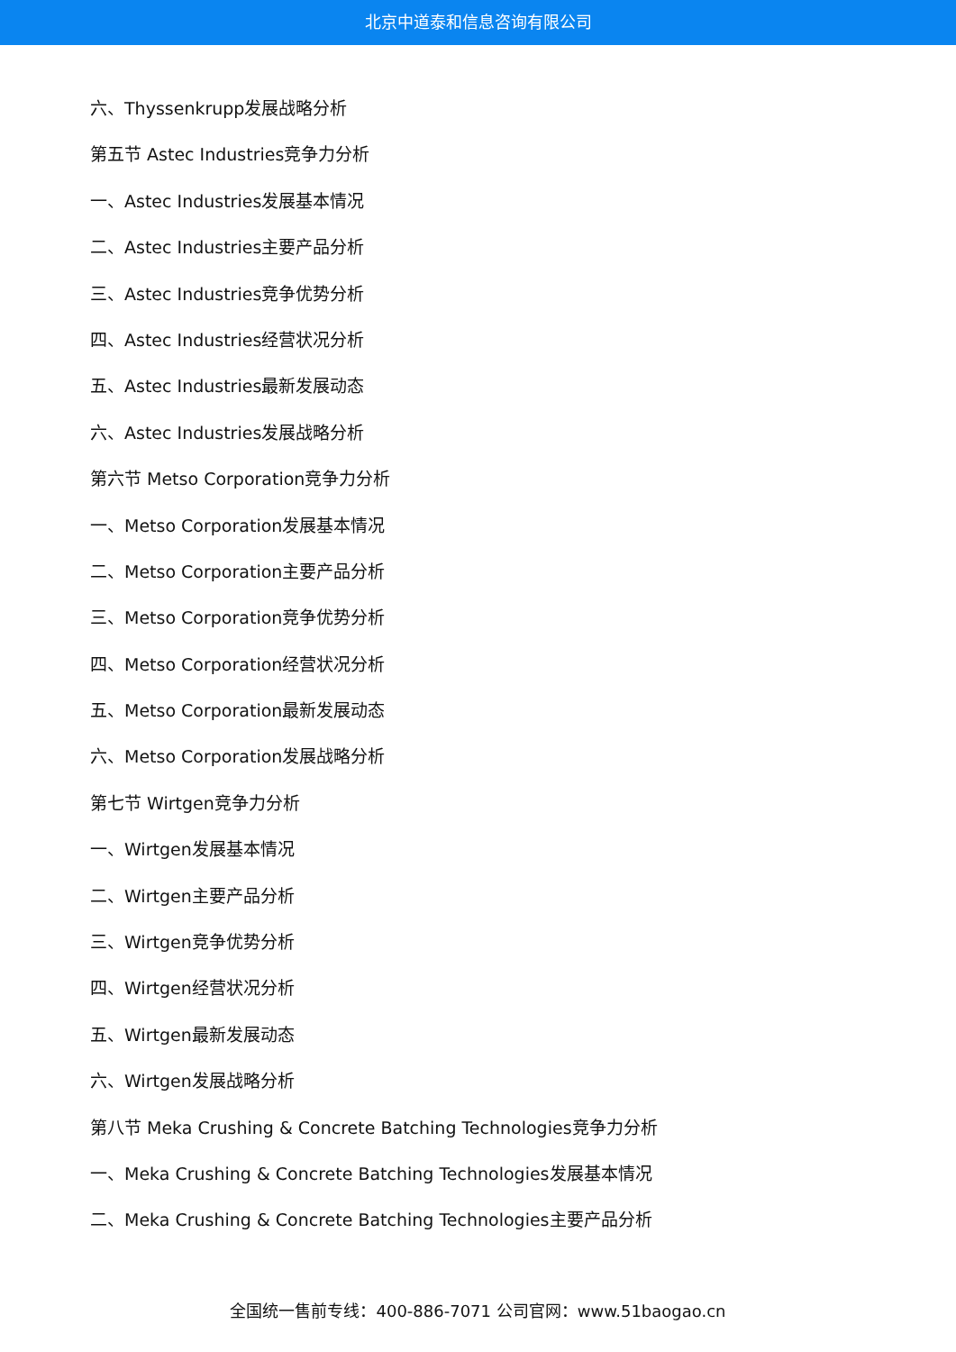北京中道泰和信息咨询有限公司
六、Thyssenkrupp发展战略分析
第五节 Astec Industries竞争力分析
一、Astec Industries发展基本情况
二、Astec Industries主要产品分析
三、Astec Industries竞争优势分析
四、Astec Industries经营状况分析
五、Astec Industries最新发展动态
六、Astec Industries发展战略分析
第六节 Metso Corporation竞争力分析
一、Metso Corporation发展基本情况
二、Metso Corporation主要产品分析
三、Metso Corporation竞争优势分析
四、Metso Corporation经营状况分析
五、Metso Corporation最新发展动态
六、Metso Corporation发展战略分析
第七节 Wirtgen竞争力分析
一、Wirtgen发展基本情况
二、Wirtgen主要产品分析
三、Wirtgen竞争优势分析
四、Wirtgen经营状况分析
五、Wirtgen最新发展动态
六、Wirtgen发展战略分析
第八节 Meka Crushing & Concrete Batching Technologies竞争力分析
一、Meka Crushing & Concrete Batching Technologies发展基本情况
二、Meka Crushing & Concrete Batching Technologies主要产品分析
全国统一售前专线：400-886-7071 公司官网：www.51baogao.cn